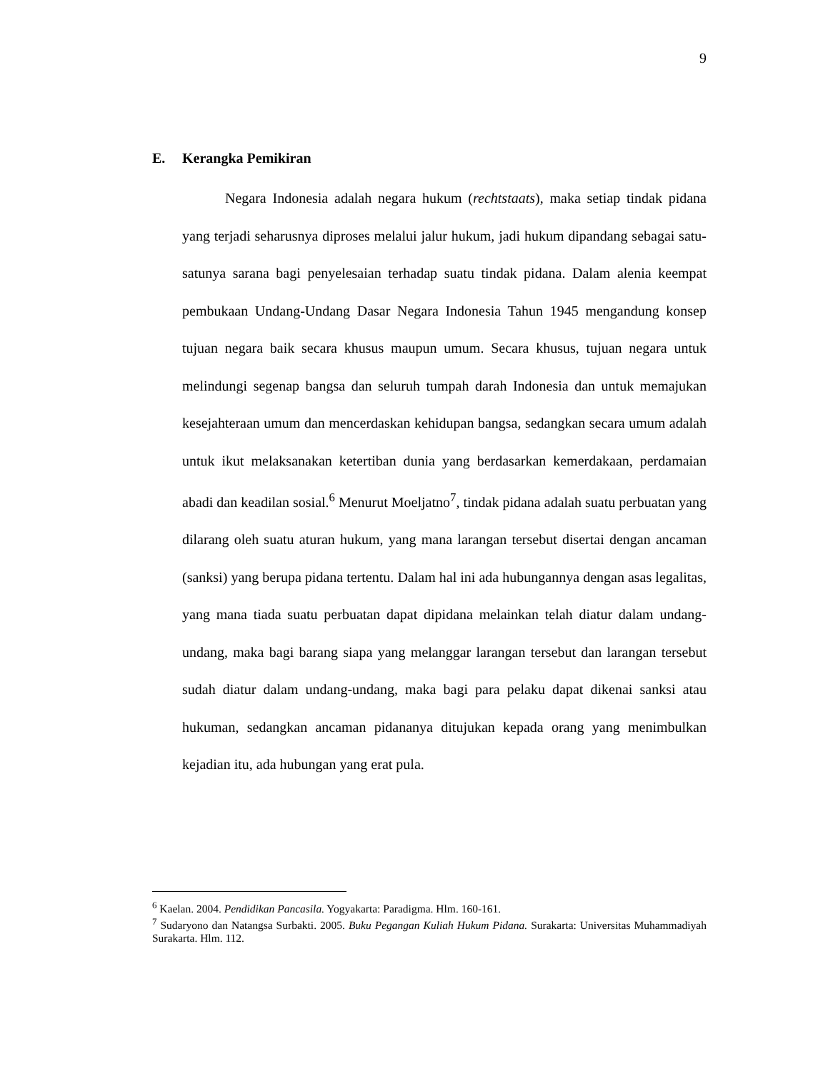9
E. Kerangka Pemikiran
Negara Indonesia adalah negara hukum (rechtstaats), maka setiap tindak pidana yang terjadi seharusnya diproses melalui jalur hukum, jadi hukum dipandang sebagai satu-satunya sarana bagi penyelesaian terhadap suatu tindak pidana. Dalam alenia keempat pembukaan Undang-Undang Dasar Negara Indonesia Tahun 1945 mengandung konsep tujuan negara baik secara khusus maupun umum. Secara khusus, tujuan negara untuk melindungi segenap bangsa dan seluruh tumpah darah Indonesia dan untuk memajukan kesejahteraan umum dan mencerdaskan kehidupan bangsa, sedangkan secara umum adalah untuk ikut melaksanakan ketertiban dunia yang berdasarkan kemerdakaan, perdamaian abadi dan keadilan sosial.<sup>6</sup> Menurut Moeljatno<sup>7</sup>, tindak pidana adalah suatu perbuatan yang dilarang oleh suatu aturan hukum, yang mana larangan tersebut disertai dengan ancaman (sanksi) yang berupa pidana tertentu. Dalam hal ini ada hubungannya dengan asas legalitas, yang mana tiada suatu perbuatan dapat dipidana melainkan telah diatur dalam undang-undang, maka bagi barang siapa yang melanggar larangan tersebut dan larangan tersebut sudah diatur dalam undang-undang, maka bagi para pelaku dapat dikenai sanksi atau hukuman, sedangkan ancaman pidananya ditujukan kepada orang yang menimbulkan kejadian itu, ada hubungan yang erat pula.
<sup>6</sup> Kaelan. 2004. Pendidikan Pancasila. Yogyakarta: Paradigma. Hlm. 160-161.
<sup>7</sup> Sudaryono dan Natangsa Surbakti. 2005. Buku Pegangan Kuliah Hukum Pidana. Surakarta: Universitas Muhammadiyah Surakarta. Hlm. 112.